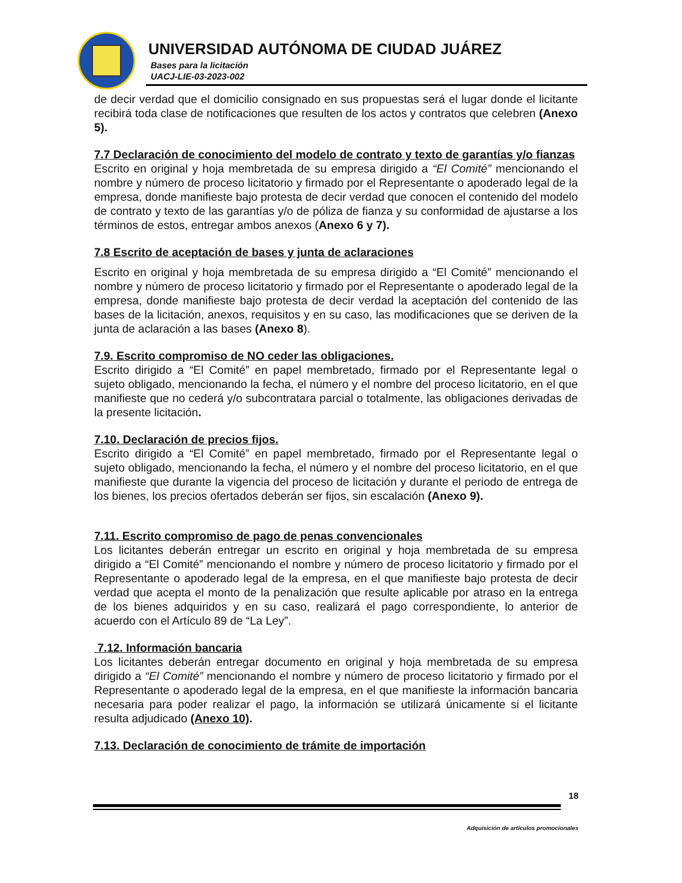UNIVERSIDAD AUTÓNOMA DE CIUDAD JUÁREZ
Bases para la licitación
UACJ-LIE-03-2023-002
de decir verdad que el domicilio consignado en sus propuestas será el lugar donde el licitante recibirá toda clase de notificaciones que resulten de los actos y contratos que celebren (Anexo 5).
7.7 Declaración de conocimiento del modelo de contrato y texto de garantías y/o fianzas
Escrito en original y hoja membretada de su empresa dirigido a “El Comité” mencionando el nombre y número de proceso licitatorio y firmado por el Representante o apoderado legal de la empresa, donde manifieste bajo protesta de decir verdad que conocen el contenido del modelo de contrato y texto de las garantías y/o de póliza de fianza y su conformidad de ajustarse a los términos de estos, entregar ambos anexos (Anexo 6 y 7).
7.8 Escrito de aceptación de bases y junta de aclaraciones
Escrito en original y hoja membretada de su empresa dirigido a “El Comité” mencionando el nombre y número de proceso licitatorio y firmado por el Representante o apoderado legal de la empresa, donde manifieste bajo protesta de decir verdad la aceptación del contenido de las bases de la licitación, anexos, requisitos y en su caso, las modificaciones que se deriven de la junta de aclaración a las bases (Anexo 8).
7.9. Escrito compromiso de NO ceder las obligaciones.
Escrito dirigido a “El Comité” en papel membretado, firmado por el Representante legal o sujeto obligado, mencionando la fecha, el número y el nombre del proceso licitatorio, en el que manifieste que no cederá y/o subcontratara parcial o totalmente, las obligaciones derivadas de la presente licitación.
7.10. Declaración de precios fijos.
Escrito dirigido a “El Comité” en papel membretado, firmado por el Representante legal o sujeto obligado, mencionando la fecha, el número y el nombre del proceso licitatorio, en el que manifieste que durante la vigencia del proceso de licitación y durante el periodo de entrega de los bienes, los precios ofertados deberán ser fijos, sin escalación (Anexo 9).
7.11. Escrito compromiso de pago de penas convencionales
Los licitantes deberán entregar un escrito en original y hoja membretada de su empresa dirigido a “El Comité” mencionando el nombre y número de proceso licitatorio y firmado por el Representante o apoderado legal de la empresa, en el que manifieste bajo protesta de decir verdad que acepta el monto de la penalización que resulte aplicable por atraso en la entrega de los bienes adquiridos y en su caso, realizará el pago correspondiente, lo anterior de acuerdo con el Artículo 89 de “La Ley”.
7.12. Información bancaria
Los licitantes deberán entregar documento en original y hoja membretada de su empresa dirigido a “El Comité” mencionando el nombre y número de proceso licitatorio y firmado por el Representante o apoderado legal de la empresa, en el que manifieste la información bancaria necesaria para poder realizar el pago, la información se utilizará únicamente si el licitante resulta adjudicado (Anexo 10).
7.13. Declaración de conocimiento de trámite de importación
18
Adquisición de artículos promocionales